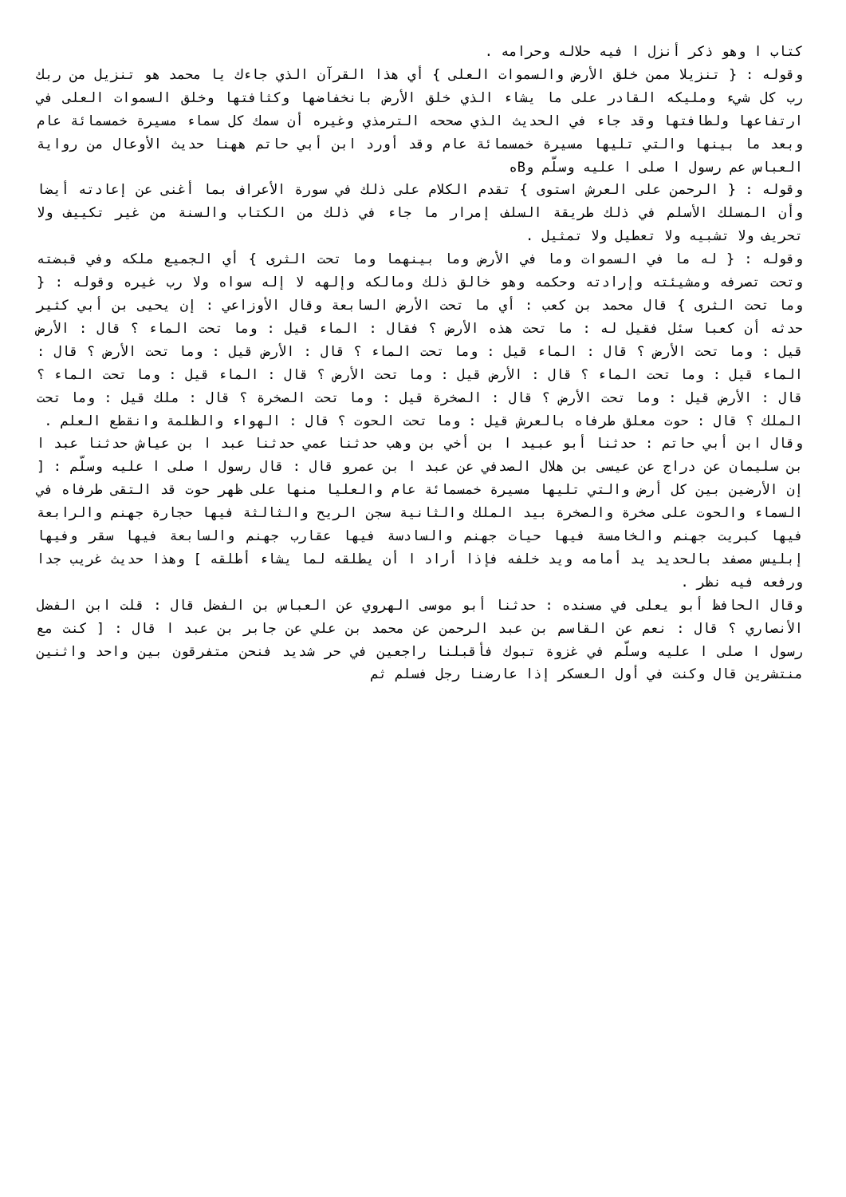كتاب ا وهو ذكر أنزل ا فيه حلاله وحرامه .
وقوله : { تنزيلا ممن خلق الأرض والسموات العلى } أي هذا القرآن الذي جاءك يا محمد هو تنزيل من ربك رب كل شيء ومليكه القادر على ما يشاء الذي خلق الأرض بانخفاضها وكثافتها وخلق السموات العلى في ارتفاعها ولطافتها وقد جاء في الحديث الذي صححه الترمذي وغيره أن سمك كل سماء مسيرة خمسمائة عام وبعد ما بينها والتي تليها مسيرة خمسمائة عام وقد أورد ابن أبي حاتم ههنا حديث الأوعال من رواية العباس عم رسول ا صلى ا عليه وسلّم وBه
وقوله : { الرحمن على العرش استوى } تقدم الكلام على ذلك في سورة الأعراف بما أغنى عن إعادته أيضا وأن المسلك الأسلم في ذلك طريقة السلف إمرار ما جاء في ذلك من الكتاب والسنة من غير تكييف ولا تحريف ولا تشبيه ولا تعطيل ولا تمثيل .
وقوله : { له ما في السموات وما في الأرض وما بينهما وما تحت الثرى } أي الجميع ملكه وفي قبضته وتحت تصرفه ومشيئته وإرادته وحكمه وهو خالق ذلك ومالكه وإلهه لا إله سواه ولا رب غيره وقوله : { وما تحت الثرى } قال محمد بن كعب : أي ما تحت الأرض السابعة وقال الأوزاعي : إن يحيى بن أبي كثير حدثه أن كعبا سئل فقيل له : ما تحت هذه الأرض ؟ فقال : الماء قيل : وما تحت الماء ؟ قال : الأرض قيل : وما تحت الأرض ؟ قال : الماء قيل : وما تحت الماء ؟ قال : الأرض قيل : وما تحت الأرض ؟ قال : الماء قيل : وما تحت الماء ؟ قال : الأرض قيل : وما تحت الأرض ؟ قال : الماء قيل : وما تحت الماء ؟ قال : الأرض قيل : وما تحت الأرض ؟ قال : الصخرة قيل : وما تحت الصخرة ؟ قال : ملك قيل : وما تحت الملك ؟ قال : حوت معلق طرفاه بالعرش قيل : وما تحت الحوت ؟ قال : الهواء والظلمة وانقطع العلم .
وقال ابن أبي حاتم : حدثنا أبو عبيد ا بن أخي بن وهب حدثنا عمي حدثنا عبد ا بن عياش حدثنا عبد ا بن سليمان عن دراج عن عيسى بن هلال الصدفي عن عبد ا بن عمرو قال : قال رسول ا صلى ا عليه وسلّم : [ إن الأرضين بين كل أرض والتي تليها مسيرة خمسمائة عام والعليا منها على ظهر حوت قد التقى طرفاه في السماء والحوت على صخرة والصخرة بيد الملك والثانية سجن الريح والثالثة فيها حجارة جهنم والرابعة فيها كبريت جهنم والخامسة فيها حيات جهنم والسادسة فيها عقارب جهنم والسابعة فيها سقر وفيها إبليس مصفد بالحديد يد أمامه ويد خلفه فإذا أراد ا أن يطلقه لما يشاء أطلقه ] وهذا حديث غريب جدا ورفعه فيه نظر .
وقال الحافظ أبو يعلى في مسنده : حدثنا أبو موسى الهروي عن العباس بن الفضل قال : قلت ابن الفضل الأنصاري ؟ قال : نعم عن القاسم بن عبد الرحمن عن محمد بن علي عن جابر بن عبد ا قال : [ كنت مع رسول ا صلى ا عليه وسلّم في غزوة تبوك فأقبلنا راجعين في حر شديد فنحن متفرقون بين واحد واثنين منتشرين قال وكنت في أول العسكر إذا عارضنا رجل فسلم ثم